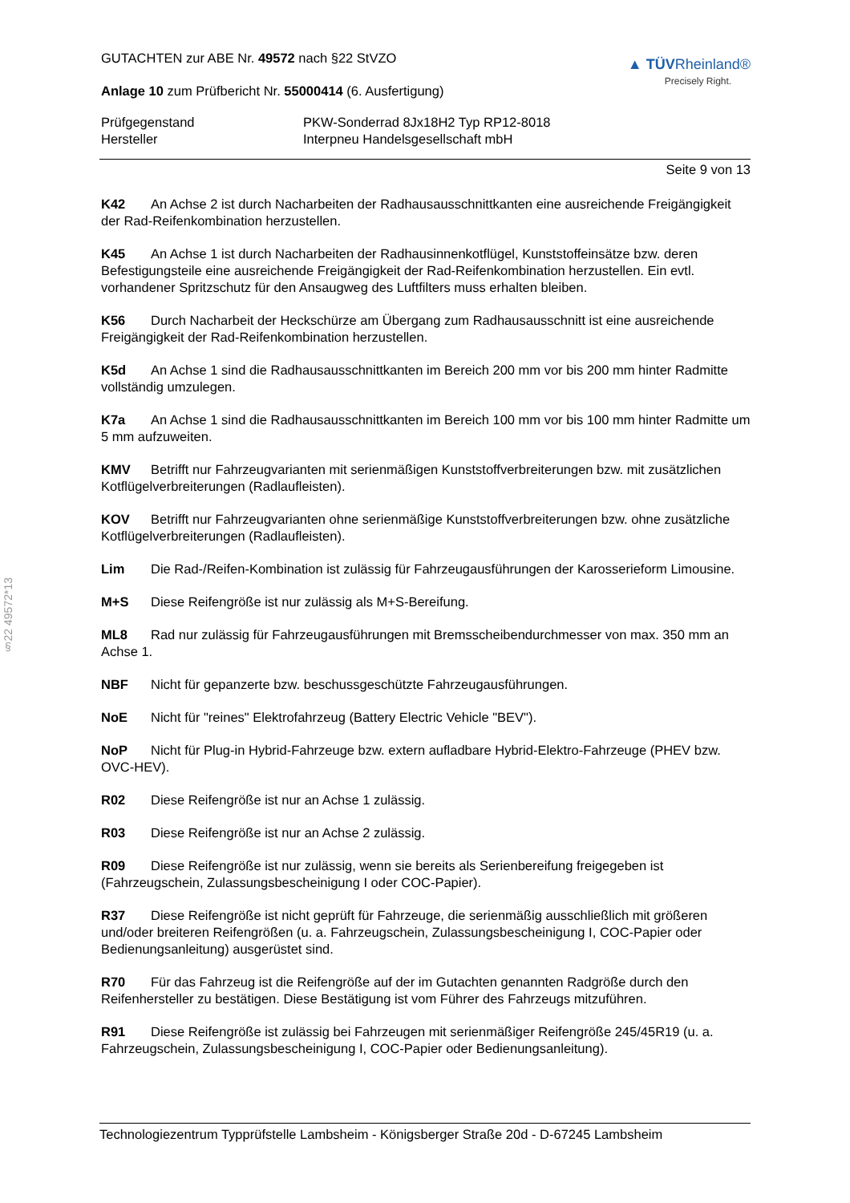§22 49572*13
GUTACHTEN zur ABE Nr. 49572 nach §22 StVZO
Anlage 10 zum Prüfbericht Nr. 55000414 (6. Ausfertigung)
▲ TÜVRheinland®
Precisely Right.
Prüfgegenstand
PKW-Sonderrad 8Jx18H2 Typ RP12-8018
Hersteller
Interpneu Handelsgesellschaft mbH
Seite 9 von 13
K42 An Achse 2 ist durch Nacharbeiten der Radhausausschnittkanten eine ausreichende Freigängigkeit der Rad-Reifenkombination herzustellen.
K45 An Achse 1 ist durch Nacharbeiten der Radhausinnenkotflügel, Kunststoffeinsätze bzw. deren Befestigungsteile eine ausreichende Freigängigkeit der Rad-Reifenkombination herzustellen. Ein evtl. vorhandener Spritzschutz für den Ansaugweg des Luftfilters muss erhalten bleiben.
K56 Durch Nacharbeit der Heckschürze am Übergang zum Radhausausschnitt ist eine ausreichende Freigängigkeit der Rad-Reifenkombination herzustellen.
K5d An Achse 1 sind die Radhausausschnittkanten im Bereich 200 mm vor bis 200 mm hinter Radmitte vollständig umzulegen.
K7a An Achse 1 sind die Radhausausschnittkanten im Bereich 100 mm vor bis 100 mm hinter Radmitte um 5 mm aufzuweiten.
KMV Betrifft nur Fahrzeugvarianten mit serienmäßigen Kunststoffverbreiterungen bzw. mit zusätzlichen Kotflügelverbreiterungen (Radlaufleisten).
KOV Betrifft nur Fahrzeugvarianten ohne serienmäßige Kunststoffverbreiterungen bzw. ohne zusätzliche Kotflügelverbreiterungen (Radlaufleisten).
Lim Die Rad-/Reifen-Kombination ist zulässig für Fahrzeugausführungen der Karosserieform Limousine.
M+S Diese Reifengröße ist nur zulässig als M+S-Bereifung.
ML8 Rad nur zulässig für Fahrzeugausführungen mit Bremsscheibendurchmesser von max. 350 mm an Achse 1.
NBF Nicht für gepanzerte bzw. beschussgeschützte Fahrzeugausführungen.
NoE Nicht für "reines" Elektrofahrzeug (Battery Electric Vehicle "BEV").
NoP Nicht für Plug-in Hybrid-Fahrzeuge bzw. extern aufladbare Hybrid-Elektro-Fahrzeuge (PHEV bzw. OVC-HEV).
R02 Diese Reifengröße ist nur an Achse 1 zulässig.
R03 Diese Reifengröße ist nur an Achse 2 zulässig.
R09 Diese Reifengröße ist nur zulässig, wenn sie bereits als Serienbereifung freigegeben ist (Fahrzeugschein, Zulassungsbescheinigung I oder COC-Papier).
R37 Diese Reifengröße ist nicht geprüft für Fahrzeuge, die serienmäßig ausschließlich mit größeren und/oder breiteren Reifengrößen (u. a. Fahrzeugschein, Zulassungsbescheinigung I, COC-Papier oder Bedienungsanleitung) ausgerüstet sind.
R70 Für das Fahrzeug ist die Reifengröße auf der im Gutachten genannten Radgröße durch den Reifenhersteller zu bestätigen. Diese Bestätigung ist vom Führer des Fahrzeugs mitzuführen.
R91 Diese Reifengröße ist zulässig bei Fahrzeugen mit serienmäßiger Reifengröße 245/45R19 (u. a. Fahrzeugschein, Zulassungsbescheinigung I, COC-Papier oder Bedienungsanleitung).
Technologiezentrum Typprüfstelle Lambsheim - Königsberger Straße 20d - D-67245 Lambsheim